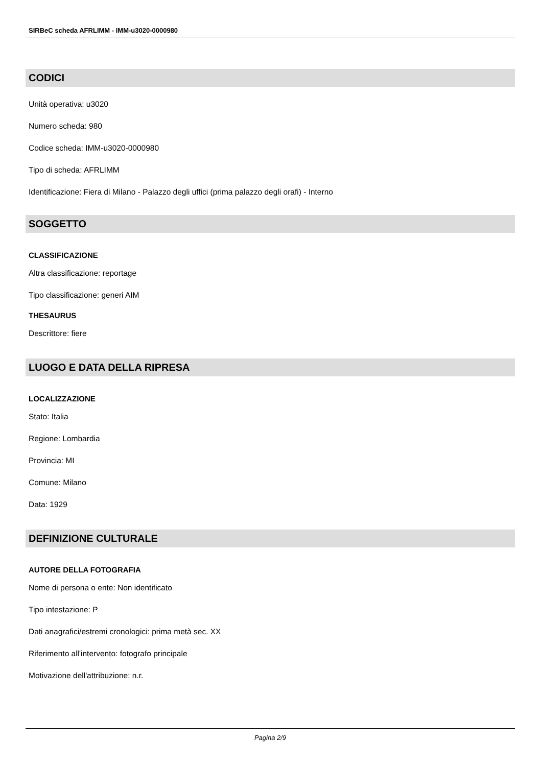SIRBeC scheda AFRLIMM - IMM-u3020-0000980
CODICI
Unità operativa: u3020
Numero scheda: 980
Codice scheda: IMM-u3020-0000980
Tipo di scheda: AFRLIMM
Identificazione: Fiera di Milano - Palazzo degli uffici (prima palazzo degli orafi) - Interno
SOGGETTO
CLASSIFICAZIONE
Altra classificazione: reportage
Tipo classificazione: generi AIM
THESAURUS
Descrittore: fiere
LUOGO E DATA DELLA RIPRESA
LOCALIZZAZIONE
Stato: Italia
Regione: Lombardia
Provincia: MI
Comune: Milano
Data: 1929
DEFINIZIONE CULTURALE
AUTORE DELLA FOTOGRAFIA
Nome di persona o ente: Non identificato
Tipo intestazione: P
Dati anagrafici/estremi cronologici: prima metà sec. XX
Riferimento all'intervento: fotografo principale
Motivazione dell'attribuzione: n.r.
Pagina 2/9